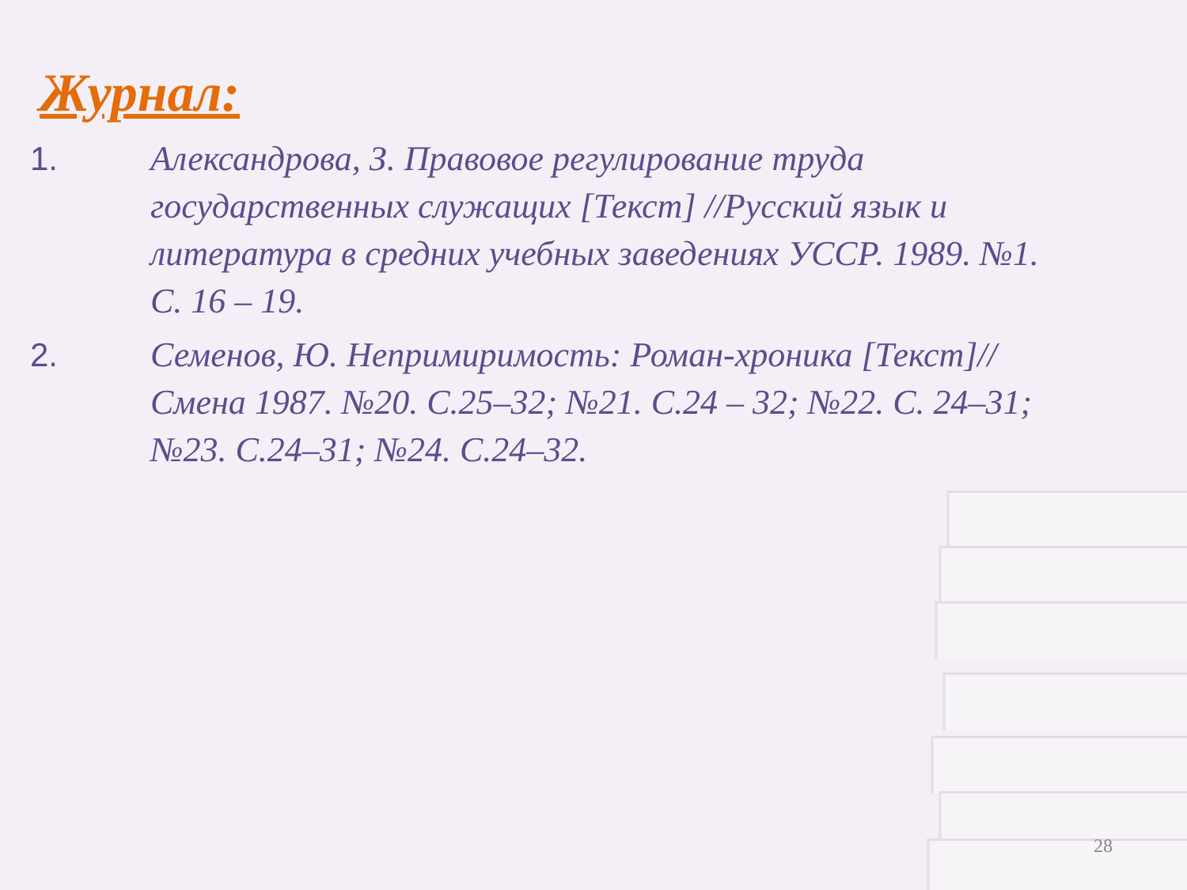Журнал:
1. Александрова, З. Правовое регулирование труда государственных служащих [Текст] //Русский язык и литература в средних учебных заведениях УССР. 1989. №1. С. 16 – 19.
2. Семенов, Ю. Непримиримость: Роман-хроника [Текст]//Смена 1987. №20. С.25–32; №21. С.24 – 32; №22. С. 24–31; №23. С.24–31; №24. С.24–32.
28